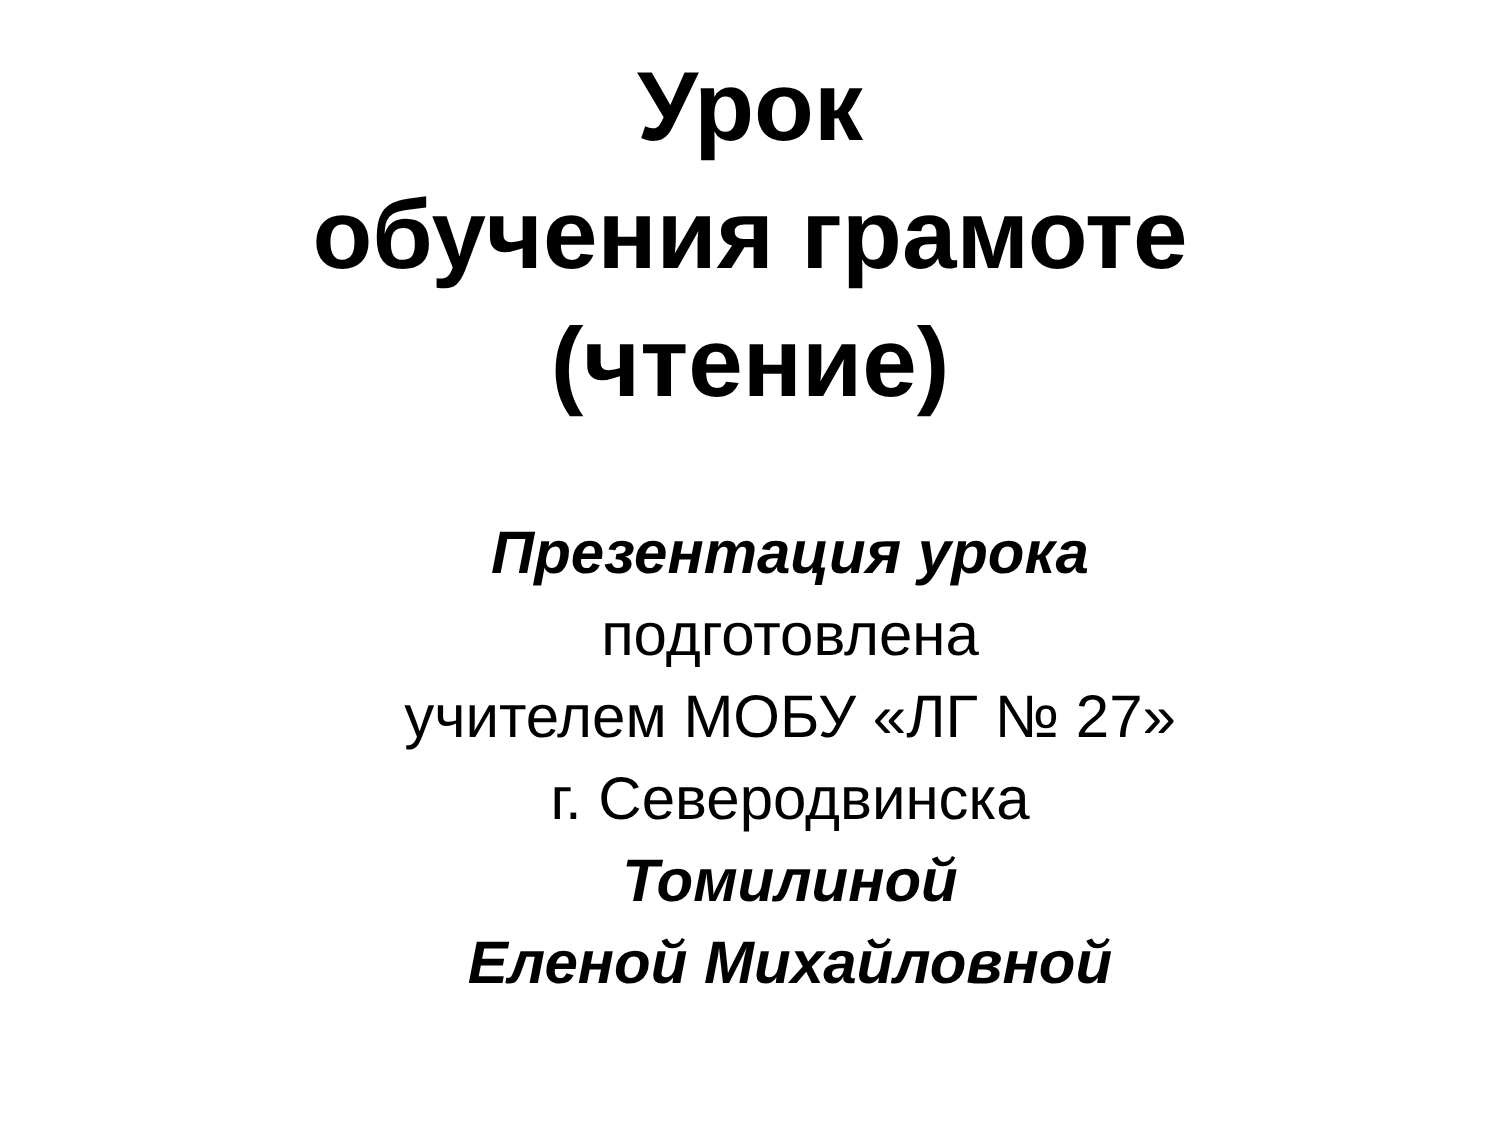Урок
обучения грамоте
(чтение)
Презентация урока
подготовлена
учителем МОБУ «ЛГ № 27»
г. Северодвинска
Томилиной
Еленой Михайловной